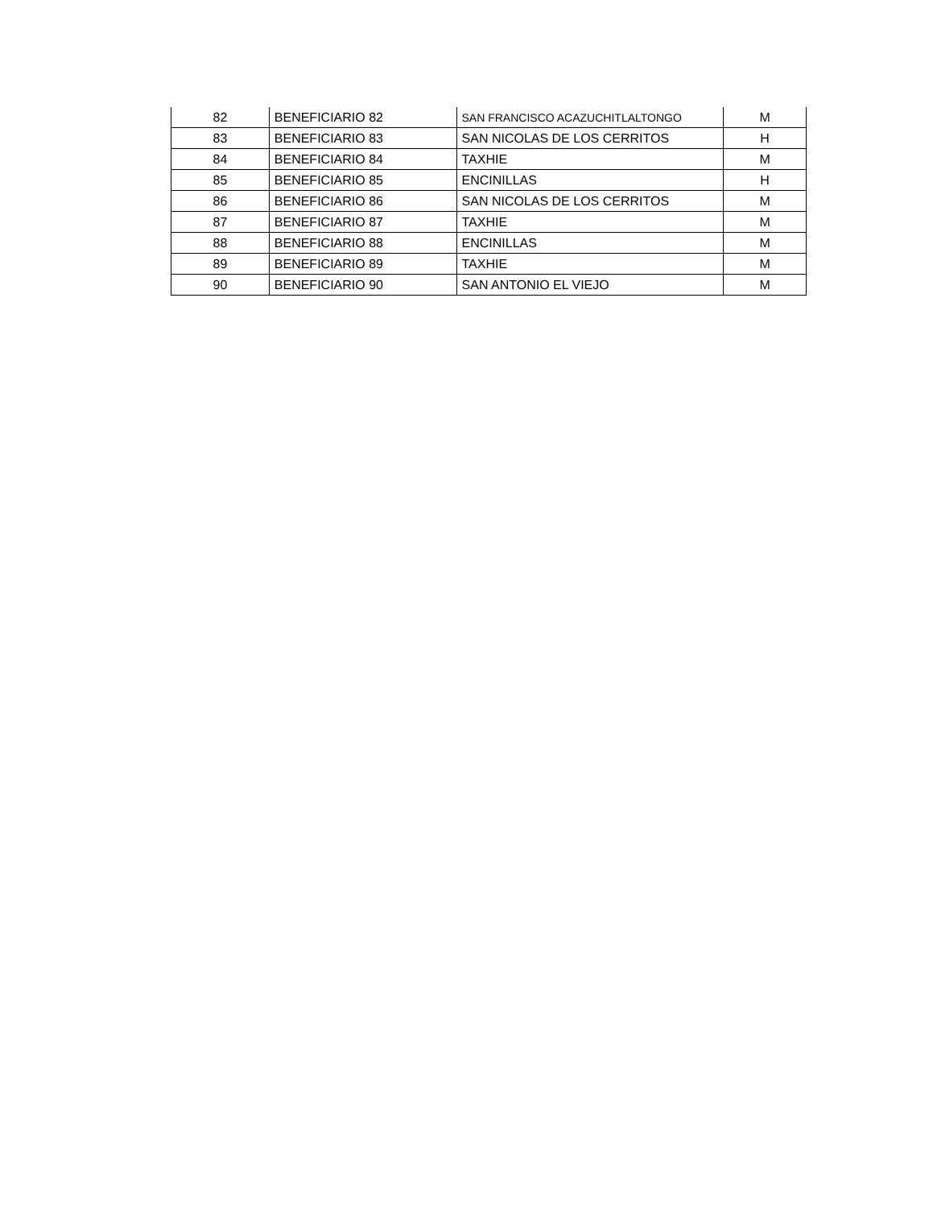| 82 | BENEFICIARIO 82 | SAN FRANCISCO ACAZUCHITLALTONGO | M |
| 83 | BENEFICIARIO 83 | SAN NICOLAS DE LOS CERRITOS | H |
| 84 | BENEFICIARIO 84 | TAXHIE | M |
| 85 | BENEFICIARIO 85 | ENCINILLAS | H |
| 86 | BENEFICIARIO 86 | SAN NICOLAS DE LOS CERRITOS | M |
| 87 | BENEFICIARIO 87 | TAXHIE | M |
| 88 | BENEFICIARIO 88 | ENCINILLAS | M |
| 89 | BENEFICIARIO 89 | TAXHIE | M |
| 90 | BENEFICIARIO 90 | SAN ANTONIO EL VIEJO | M |